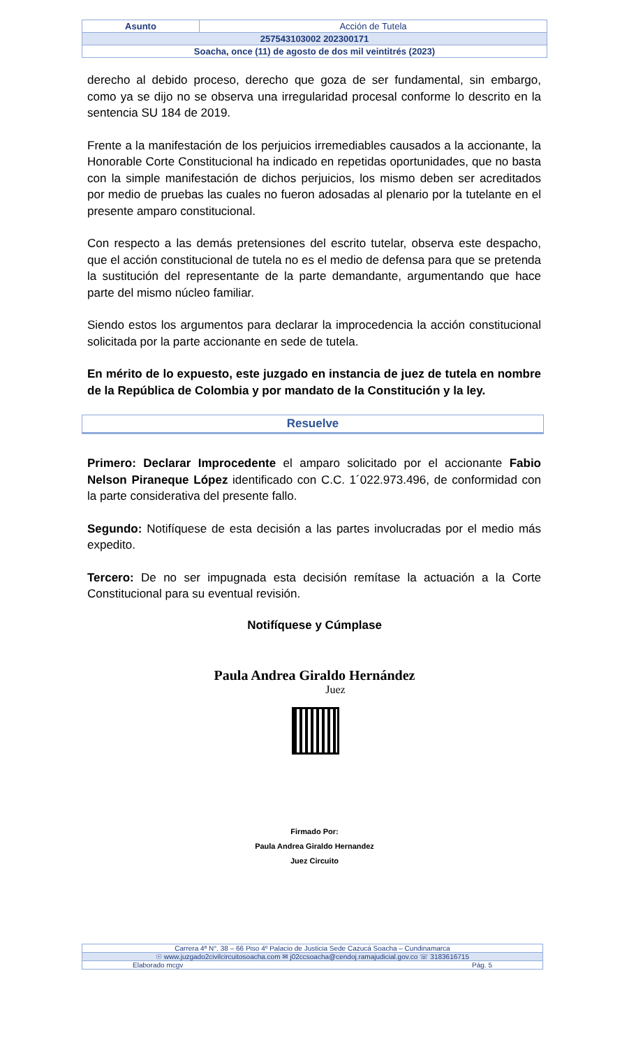| Asunto | Acción de Tutela |
| 257543103002 202300171 | |
| Soacha, once (11) de agosto de dos mil veintitrés (2023) | |
derecho al debido proceso, derecho que goza de ser fundamental, sin embargo, como ya se dijo no se observa una irregularidad procesal conforme lo descrito en la sentencia SU 184 de 2019.
Frente a la manifestación de los perjuicios irremediables causados a la accionante, la Honorable Corte Constitucional ha indicado en repetidas oportunidades, que no basta con la simple manifestación de dichos perjuicios, los mismo deben ser acreditados por medio de pruebas las cuales no fueron adosadas al plenario por la tutelante en el presente amparo constitucional.
Con respecto a las demás pretensiones del escrito tutelar, observa este despacho, que el acción constitucional de tutela no es el medio de defensa para que se pretenda la sustitución del representante de la parte demandante, argumentando que hace parte del mismo núcleo familiar.
Siendo estos los argumentos para declarar la improcedencia la acción constitucional solicitada por la parte accionante en sede de tutela.
En mérito de lo expuesto, este juzgado en instancia de juez de tutela en nombre de la República de Colombia y por mandato de la Constitución y la ley.
Resuelve
Primero: Declarar Improcedente el amparo solicitado por el accionante Fabio Nelson Piraneque López identificado con C.C. 1´022.973.496, de conformidad con la parte considerativa del presente fallo.
Segundo: Notifíquese de esta decisión a las partes involucradas por el medio más expedito.
Tercero: De no ser impugnada esta decisión remítase la actuación a la Corte Constitucional para su eventual revisión.
Notifíquese y Cúmplase
Paula Andrea Giraldo Hernández
Juez
Firmado Por:
Paula Andrea Giraldo Hernandez
Juez Circuito
| Carrera 4ª N°. 38 – 66 Piso 4º Palacio de Justicia Sede Cazucá Soacha – Cundinamarca |
| ☉ www.juzgado2civilcircuitosoacha.com ✉ j02ccsoacha@cendoj.ramajudicial.gov.co ☏ 3183616715 |
| Elaborado mcgv Pág. 5 |